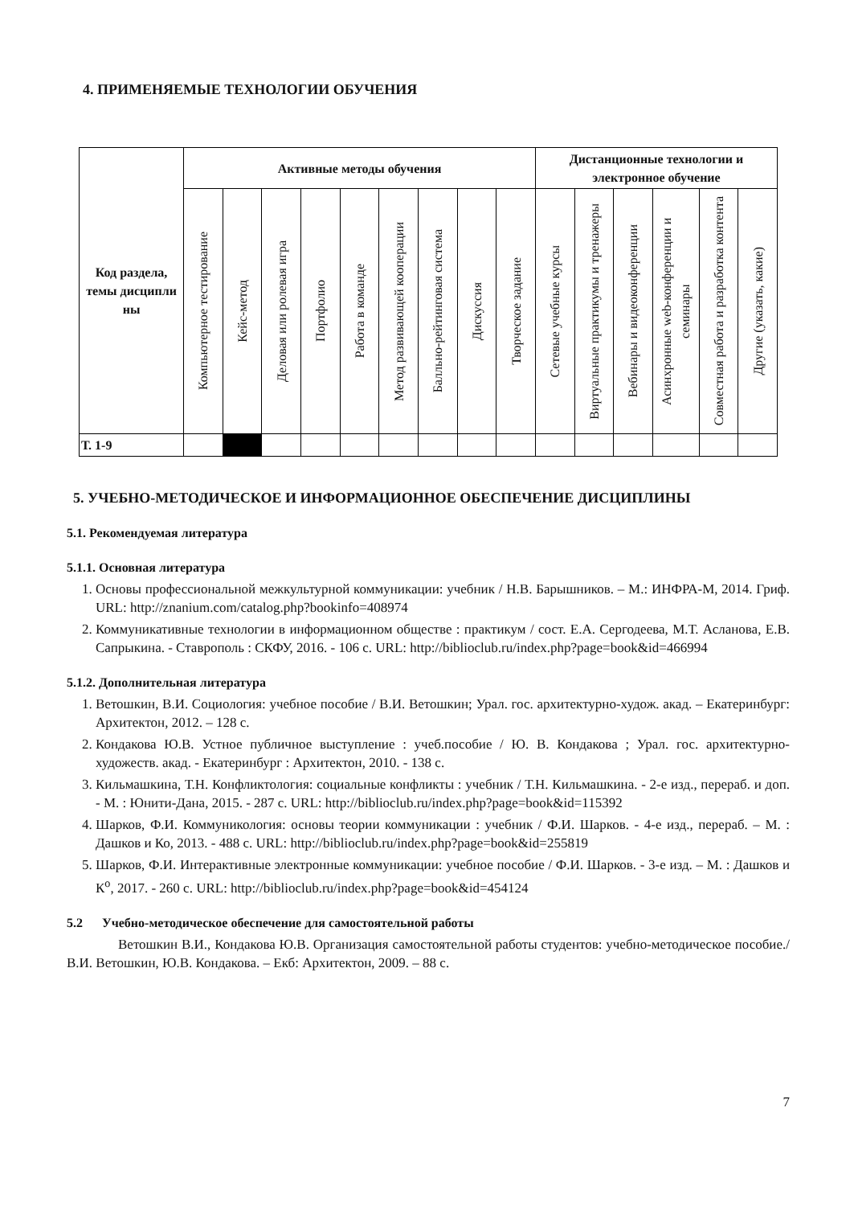4. ПРИМЕНЯЕМЫЕ ТЕХНОЛОГИИ ОБУЧЕНИЯ
| Код раздела, темы дисципли ны | Активные методы обучения | | | | | | | | | Дистанционные технологии и электронное обучение | | | | | |
| --- | --- | --- | --- | --- | --- | --- | --- | --- | --- | --- | --- | --- | --- | --- | --- |
| | Компьютерное тестирование | Кейс-метод | Деловая или ролевая игра | Портфолио | Работа в команде | Метод развивающей кооперации | Балльно-рейтинговая система | Дискуссия | Творческое задание | Сетевые учебные курсы | Виртуальные практикумы и тренажеры | Вебинары и видеоконференции | Асинхронные web-конференции и семинары | Совместная работа и разработка контента | Другие (указать, какие) |
| Т. 1-9 | | | | | | | | | | | | | | | |
5. УЧЕБНО-МЕТОДИЧЕСКОЕ И ИНФОРМАЦИОННОЕ ОБЕСПЕЧЕНИЕ ДИСЦИПЛИНЫ
5.1. Рекомендуемая литература
5.1.1. Основная литература
1. Основы профессиональной межкультурной коммуникации: учебник / Н.В. Барышников. – М.: ИНФРА-М, 2014. Гриф. URL: http://znanium.com/catalog.php?bookinfo=408974
2. Коммуникативные технологии в информационном обществе : практикум / сост. Е.А. Сергодеева, М.Т. Асланова, Е.В. Сапрыкина. - Ставрополь : СКФУ, 2016. - 106 с. URL: http://biblioclub.ru/index.php?page=book&id=466994
5.1.2. Дополнительная литература
1. Ветошкин, В.И. Социология: учебное пособие / В.И. Ветошкин; Урал. гос. архитектурно-худож. акад. – Екатеринбург: Архитектон, 2012. – 128 с.
2. Кондакова Ю.В. Устное публичное выступление : учеб.пособие / Ю. В. Кондакова ; Урал. гос. архитектурно-художеств. акад. - Екатеринбург : Архитектон, 2010. - 138 с.
3. Кильмашкина, Т.Н. Конфликтология: социальные конфликты : учебник / Т.Н. Кильмашкина. - 2-е изд., перераб. и доп. - М. : Юнити-Дана, 2015. - 287 с. URL: http://biblioclub.ru/index.php?page=book&id=115392
4. Шарков, Ф.И. Коммуникология: основы теории коммуникации : учебник / Ф.И. Шарков. - 4-е изд., перераб. – М. : Дашков и Ко, 2013. - 488 с. URL: http://biblioclub.ru/index.php?page=book&id=255819
5. Шарков, Ф.И. Интерактивные электронные коммуникации: учебное пособие / Ф.И. Шарков. - 3-е изд. – М. : Дашков и К<sup>о</sup>, 2017. - 260 с. URL: http://biblioclub.ru/index.php?page=book&id=454124
5.2 Учебно-методическое обеспечение для самостоятельной работы
Ветошкин В.И., Кондакова Ю.В. Организация самостоятельной работы студентов: учебно-методическое пособие./В.И. Ветошкин, Ю.В. Кондакова. – Екб: Архитектон, 2009. – 88 с.
7